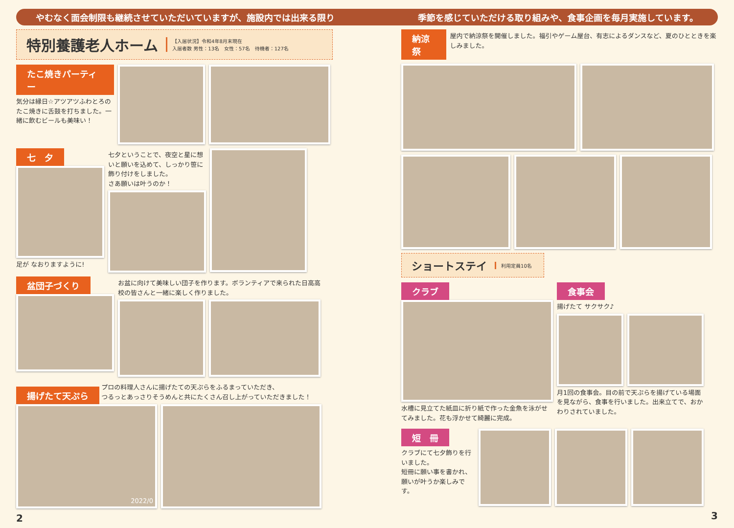やむなく面会制限も継続させていただいていますが、施設内では出来る限り 季節を感じていただける取り組みや、食事企画を毎月実施しています。
特別養護老人ホーム
【入居状況】令和4年8月末現在
入居者数 男性：13名　女性：57名　待機者：127名
たこ焼きパーティー
気分は縁日☆アツアツふわとろのたこ焼きに舌鼓を打ちました。一緒に飲むビールも美味い！
七　夕
足が なおりますように!
七夕ということで、夜空と星に想いと願いを込めて、しっかり笹に飾り付けをしました。
さあ願いは叶うのか！
盆団子づくり
お盆に向けて美味しい団子を作ります。ボランティアで来られた日高高校の皆さんと一緒に楽しく作りました。
揚げたて天ぷら
プロの料理人さんに揚げたての天ぷらをふるまっていただき、
つるっとあっさりそうめんと共にたくさん召し上がっていただきました！
2022/0
2
納涼祭
屋内で納涼祭を開催しました。福引やゲーム屋台、有志によるダンスなど、夏のひとときを楽しみました。
ショートステイ
利用定員10名
クラブ
水槽に見立てた紙皿に折り紙で作った金魚を泳がせてみました。花も浮かせて綺麗に完成。
食事会
揚げたて サクサク♪
月1回の食事会。目の前で天ぷらを揚げている場面を見ながら、食事を行いました。出来立てで、おかわりされていました。
短　冊
クラブにて七夕飾りを行いました。
短冊に願い事を書かれ、願いが叶うか楽しみです。
3